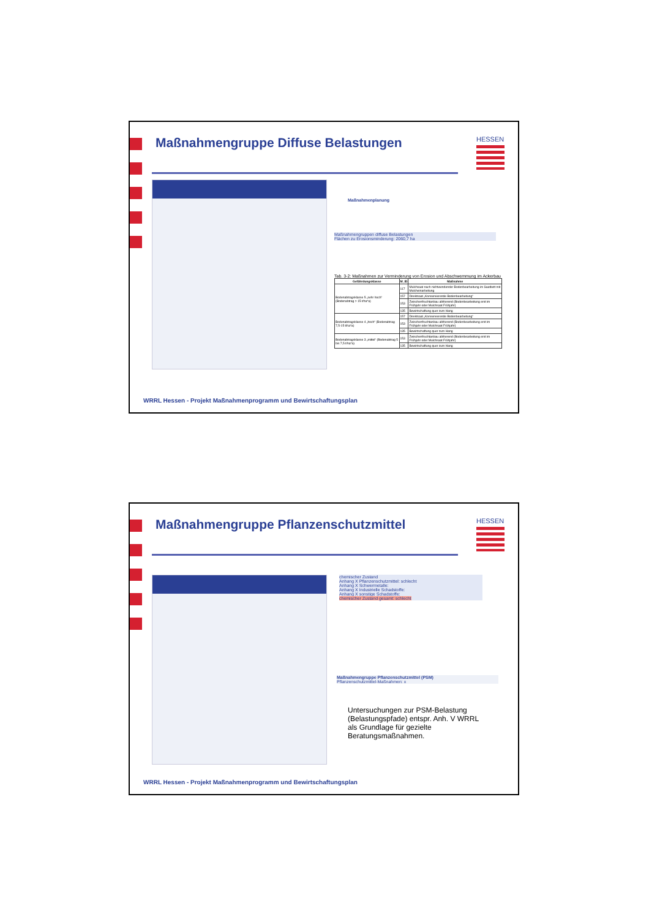Maßnahmengruppe Diffuse Belastungen
HESSEN
Maßnahmenplanung
Maßnahmengruppen diffuse Belastungen
Flächen zu Erosionsminderung: 2060,7 ha
Tab. 3-2: Maßnahmen zur Verminderung von Erosion und Abschwemmung im Ackerbau
| Gefährdungsklasse | M_ID | Maßnahme |
| --- | --- | --- |
| Bodenabtragsklasse 5 „sehr hoch“ (Bodenabtrag > 15 t/ha*a) | 117 | Mulchsaat nach nichtwendender Bodenbearbeitung im Saatbett mit Mulcheinarbeitung |
| | 157 | Direktsaat „Konservierende Bodenbearbeitung“ |
| | 153 | Zwischenfruchtanbau abfrierend (Bodenbearbeitung erst im Frühjahr oder Mulchsaat Frühjahr) |
| | 135 | Bewirtschaftung quer zum Hang |
| Bodenabtragsklasse 4 „hoch“ (Bodenabtrag 7,5-15 t/ha*a) | 157 | Direktsaat „Konservierende Bodenbearbeitung“ |
| | 153 | Zwischenfruchtanbau abfrierend (Bodenbearbeitung erst im Frühjahr oder Mulchsaat Frühjahr) |
| | 135 | Bewirtschaftung quer zum Hang |
| Bodenabtragsklasse 3 „mittel“ (Bodenabtrag 5 bis 7,5 t/ha*a) | 153 | Zwischenfruchtanbau abfrierend (Bodenbearbeitung erst im Frühjahr oder Mulchsaat Frühjahr) |
| | 135 | Bewirtschaftung quer zum Hang |
WRRL Hessen - Projekt Maßnahmenprogramm und Bewirtschaftungsplan
Maßnahmengruppe Pflanzenschutzmittel
HESSEN
chemischer Zustand
Anhang X Pflanzenschutzmittel: schlecht
Anhang X Schwermetalle:
Anhang X Industrielle Schadstoffe:
Anhang X sonstige Schadstoffe:
chemischer Zustand gesamt: schlecht
Maßnahmengruppe Pflanzenschutzmittel (PSM)
Pflanzenschutzmittel-Maßnahmen: x
Untersuchungen zur PSM-Belastung
(Belastungspfade) entspr. Anh. V WRRL
als Grundlage für gezielte
Beratungsmaßnahmen.
WRRL Hessen - Projekt Maßnahmenprogramm und Bewirtschaftungsplan